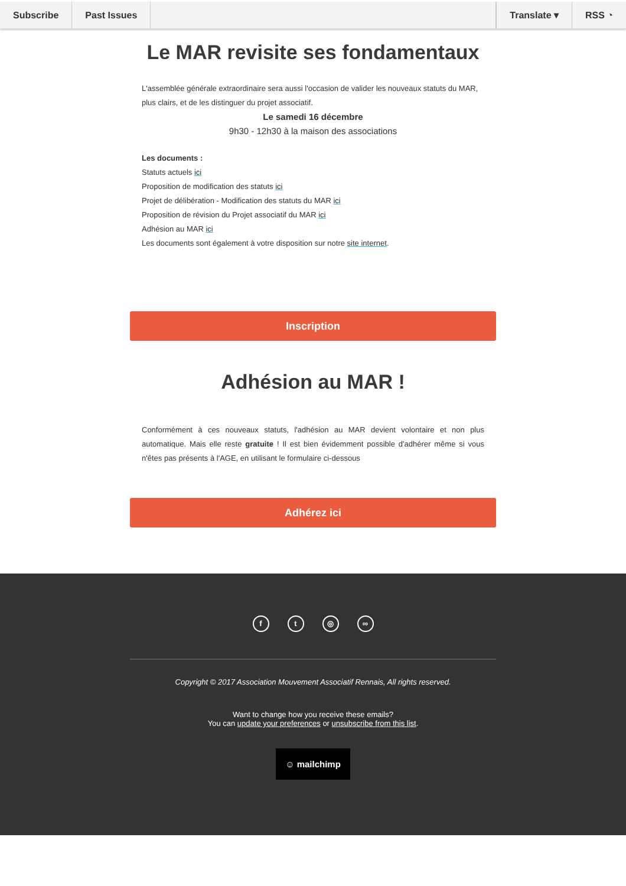Subscribe Past Issues Translate ▾ RSS ◔
Le MAR revisite ses fondamentaux
L'assemblée générale extraordinaire sera aussi l'occasion de valider les nouveaux statuts du MAR, plus clairs, et de les distinguer du projet associatif.
Le samedi 16 décembre
9h30 - 12h30 à la maison des associations
Les documents :
Statuts actuels ici
Proposition de modification des statuts ici
Projet de délibération - Modification des statuts du MAR ici
Proposition de révision du Projet associatif du MAR ici
Adhésion au MAR ici
Les documents sont également à votre disposition sur notre site internet.
Inscription
Adhésion au MAR !
Conformément à ces nouveaux statuts, l'adhésion au MAR devient volontaire et non plus automatique. Mais elle reste gratuite ! Il est bien évidemment possible d'adhérer même si vous n'êtes pas présents à l'AGE, en utilisant le formulaire ci-dessous
Adhérez ici
ft ◎ ∞
Copyright © 2017 Association Mouvement Associatif Rennais, All rights reserved.
Want to change how you receive these emails?
You can update your preferences or unsubscribe from this list.
☺ mailchimp